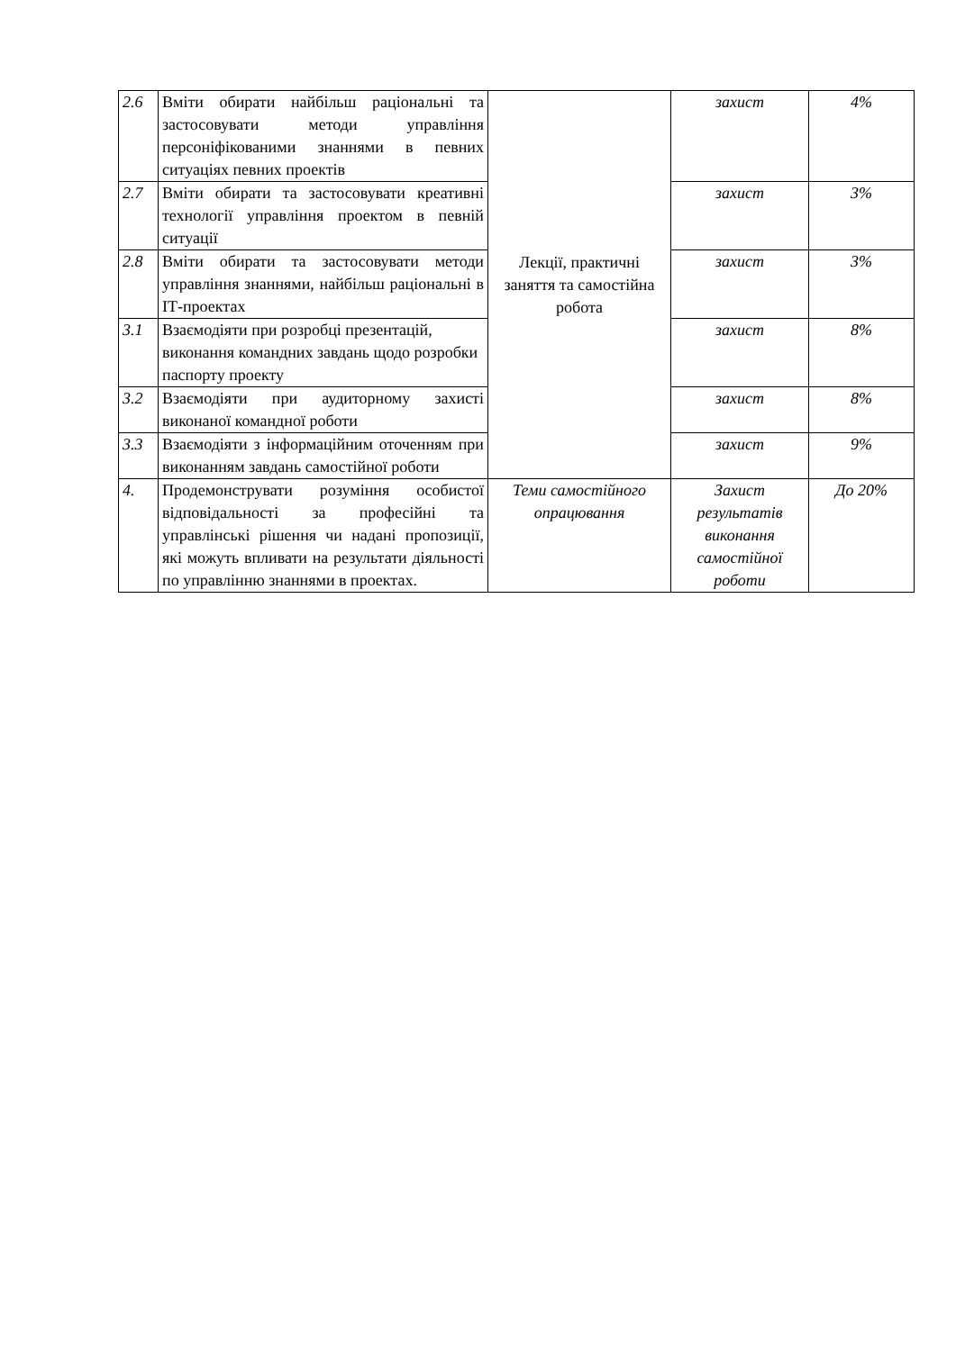| 2.6 | Вміти обирати найбільш раціональні та застосовувати методи управління персоніфікованими знаннями в певних ситуаціях певних проектів | Лекції, практичні заняття та самостійна робота | захист | 4% |
| 2.7 | Вміти обирати та застосовувати креативні технології управління проектом в певній ситуації | | захист | 3% |
| 2.8 | Вміти обирати та застосовувати методи управління знаннями, найбільш раціональні в ІТ-проектах | | захист | 3% |
| 3.1 | Взаємодіяти при розробці презентацій, виконання командних завдань щодо розробки паспорту проекту | | захист | 8% |
| 3.2 | Взаємодіяти при аудиторному захисті виконаної командної роботи | | захист | 8% |
| 3.3 | Взаємодіяти з інформаційним оточенням при виконанням завдань самостійної роботи | | захист | 9% |
| 4. | Продемонструвати розуміння особистої відповідальності за професійні та управлінські рішення чи надані пропозиції, які можуть впливати на результати діяльності по управлінню знаннями в проектах. | Теми самостійного опрацювання | Захист результатів виконання самостійної роботи | До 20% |